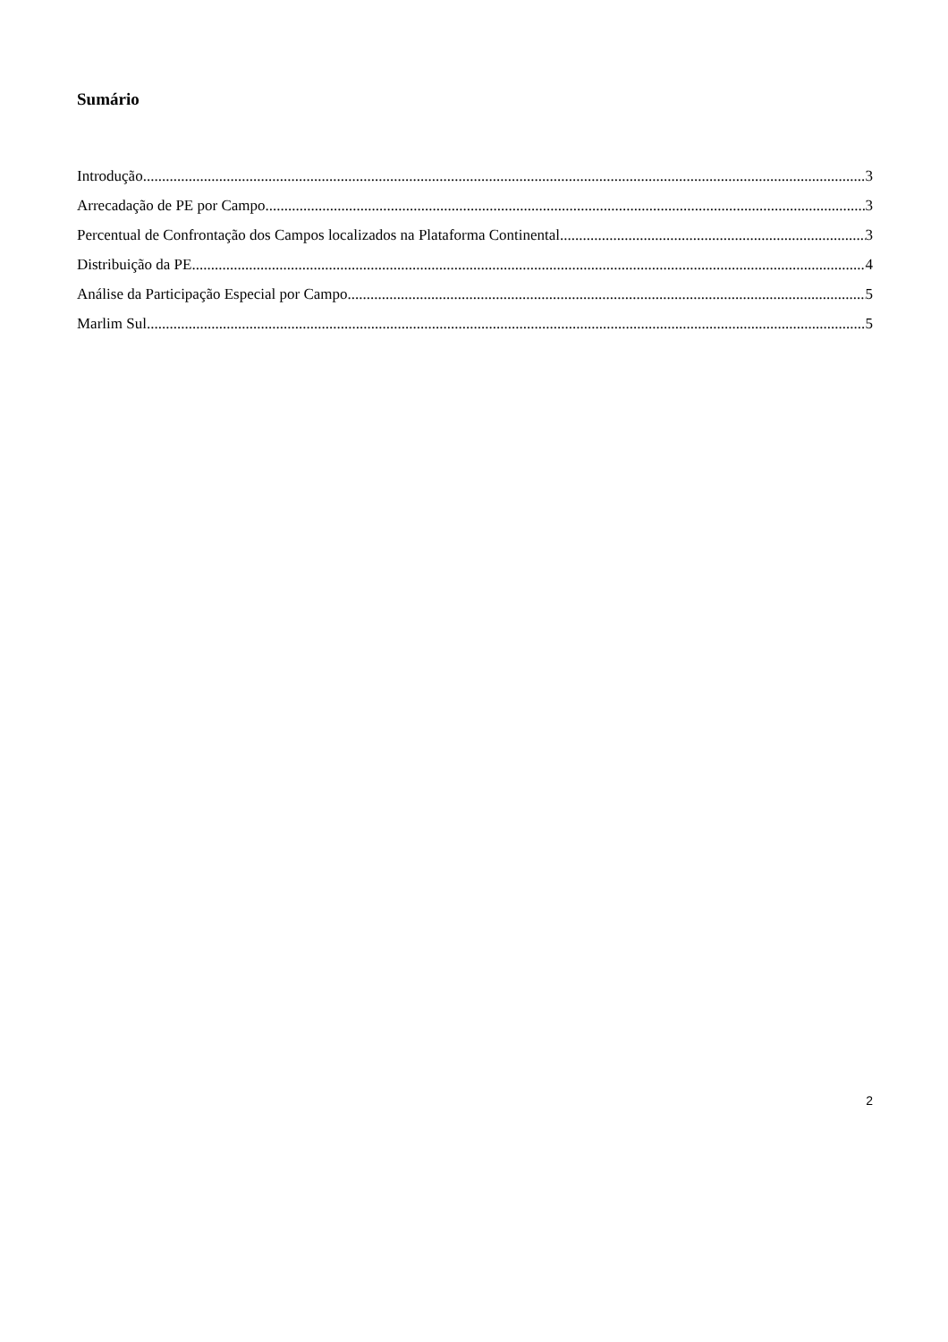Sumário
Introdução 3
Arrecadação de PE por Campo 3
Percentual de Confrontação dos Campos localizados na Plataforma Continental 3
Distribuição da PE 4
Análise da Participação Especial por Campo 5
Marlim Sul 5
2